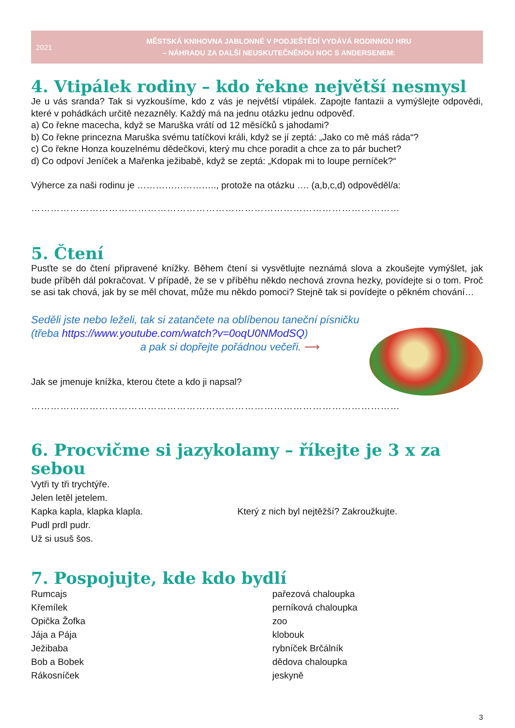2021
MĚSTSKÁ KNIHOVNA JABLONNÉ V PODJEŠTĚDÍ VYDÁVÁ RODINNOU HRU
– NÁHRADU ZA DALŠÍ NEUSKUTEČNĚNOU NOC S ANDERSENEM:
4. Vtipálek rodiny – kdo řekne největší nesmysl
Je u vás sranda? Tak si vyzkoušíme, kdo z vás je největší vtipálek. Zapojte fantazii a vymýšlejte odpovědi, které v pohádkách určitě nezazněly. Každý má na jednu otázku jednu odpověď.
a) Co řekne macecha, když se Maruška vrátí od 12 měsíčků s jahodami?
b) Co řekne princezna Maruška svému tatíčkovi králi, když se jí zeptá: „Jako co mě máš ráda“?
c) Co řekne Honza kouzelnému dědečkovi, který mu chce poradit a chce za to pár buchet?
d) Co odpoví Jeníček a Mařenka ježibabě, když se zeptá: „Kdopak mi to loupe perníček?“
Výherce za naši rodinu je …………………….., protože na otázku …. (a,b,c,d) odpověděl/a:
……………………………………………………………………………………………………
5. Čtení
Pusťte se do čtení připravené knížky. Během čtení si vysvětlujte neznámá slova a zkoušejte vymýšlet, jak bude příběh dál pokračovat. V případě, že se v příběhu někdo nechová zrovna hezky, povídejte si o tom. Proč se asi tak chová, jak by se měl chovat, může mu někdo pomoci? Stejně tak si povídejte o pěkném chování…
Seděli jste nebo leželi, tak si zatančete na oblíbenou taneční písničku
(třeba https://www.youtube.com/watch?v=0oqU0NModSQ)
a pak si dopřejte pořádnou večeři. ⟶
Jak se jmenuje knížka, kterou čtete a kdo ji napsal?
……………………………………………………………………………………………………
6. Procvičme si jazykolamy – říkejte je 3 x za sebou
Vytři ty tři trychtýře.
Jelen letěl jetelem.
Kapka kapla, klapka klapla.
Pudl prdl pudr.
Už si usuš šos.
Který z nich byl nejtěžší? Zakroužkujte.
7. Pospojujte, kde kdo bydlí
Rumcajs
Křemílek
Opička Žofka
Jája a Pája
Ježibaba
Bob a Bobek
Rákosníček
pařezová chaloupka
perníková chaloupka
zoo
klobouk
rybníček Brčálník
dědova chaloupka
jeskyně
3